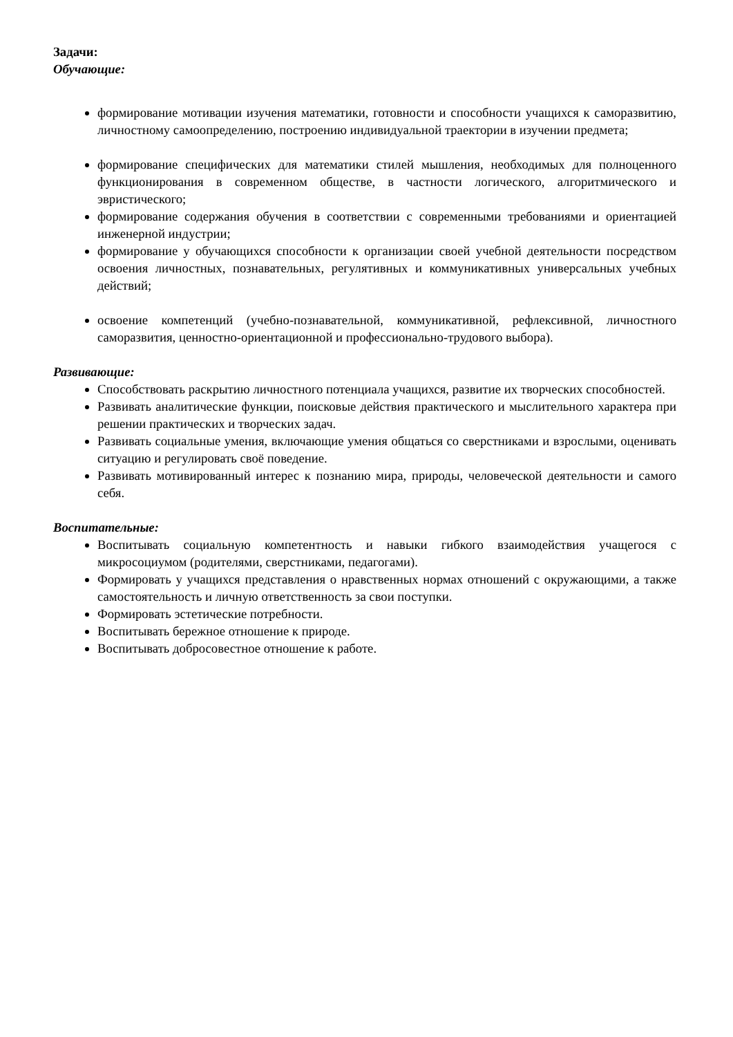Задачи:
Обучающие:
формирование мотивации изучения математики, готовности и способности учащихся к саморазвитию, личностному самоопределению, построению индивидуальной траектории в изучении предмета;
формирование специфических для математики стилей мышления, необходимых для полноценного функционирования в современном обществе, в частности логического, алгоритмического и эвристического;
формирование содержания обучения в соответствии с современными требованиями и ориентацией инженерной индустрии;
формирование у обучающихся способности к организации своей учебной деятельности посредством освоения личностных, познавательных, регулятивных и коммуникативных универсальных учебных действий;
освоение компетенций (учебно-познавательной, коммуникативной, рефлексивной, личностного саморазвития, ценностно-ориентационной и профессионально-трудового выбора).
Развивающие:
Способствовать раскрытию личностного потенциала учащихся, развитие их творческих способностей.
Развивать аналитические функции, поисковые действия практического и мыслительного характера при решении практических и творческих задач.
Развивать социальные умения, включающие умения общаться со сверстниками и взрослыми, оценивать ситуацию и регулировать своё поведение.
Развивать мотивированный интерес к познанию мира, природы, человеческой деятельности и самого себя.
Воспитательные:
Воспитывать социальную компетентность и навыки гибкого взаимодействия учащегося с микросоциумом (родителями, сверстниками, педагогами).
Формировать у учащихся представления о нравственных нормах отношений с окружающими, а также самостоятельность и личную ответственность за свои поступки.
Формировать эстетические потребности.
Воспитывать бережное отношение к природе.
Воспитывать добросовестное отношение к работе.